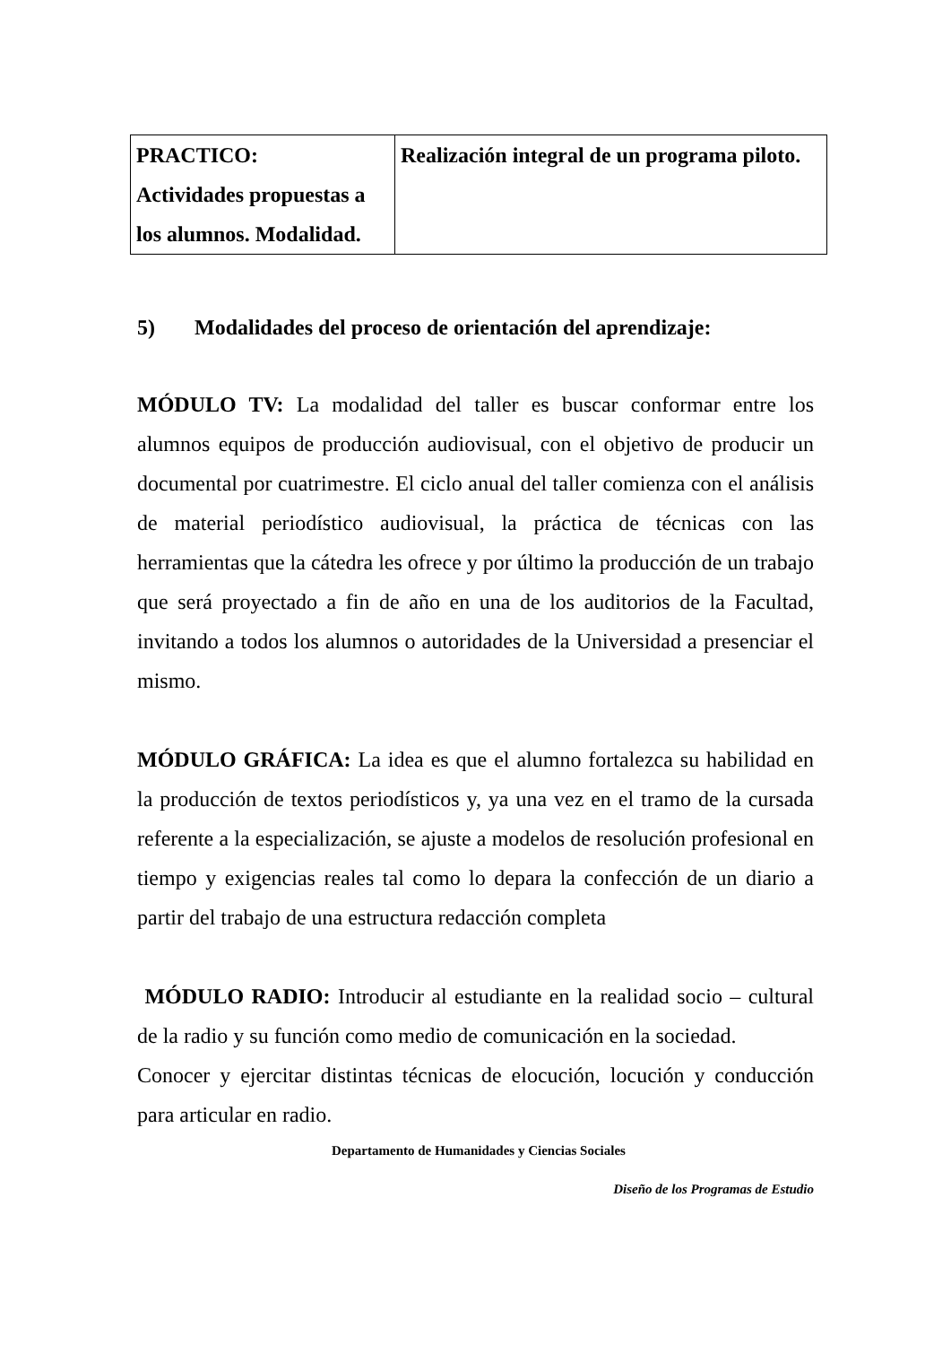| PRACTICO: Actividades propuestas a los alumnos. Modalidad. | Realización integral de un programa piloto. |
5) Modalidades del proceso de orientación del aprendizaje:
MÓDULO TV: La modalidad del taller es buscar conformar entre los alumnos equipos de producción audiovisual, con el objetivo de producir un documental por cuatrimestre. El ciclo anual del taller comienza con el análisis de material periodístico audiovisual, la práctica de técnicas con las herramientas que la cátedra les ofrece y por último la producción de un trabajo que será proyectado a fin de año en una de los auditorios de la Facultad, invitando a todos los alumnos o autoridades de la Universidad a presenciar el mismo.
MÓDULO GRÁFICA: La idea es que el alumno fortalezca su habilidad en la producción de textos periodísticos y, ya una vez en el tramo de la cursada referente a la especialización, se ajuste a modelos de resolución profesional en tiempo y exigencias reales tal como lo depara la confección de un diario a partir del trabajo de una estructura redacción completa
MÓDULO RADIO: Introducir al estudiante en la realidad socio – cultural de la radio y su función como medio de comunicación en la sociedad.
Conocer y ejercitar distintas técnicas de elocución, locución y conducción para articular en radio.
Departamento de Humanidades y Ciencias Sociales
Diseño de los Programas de Estudio